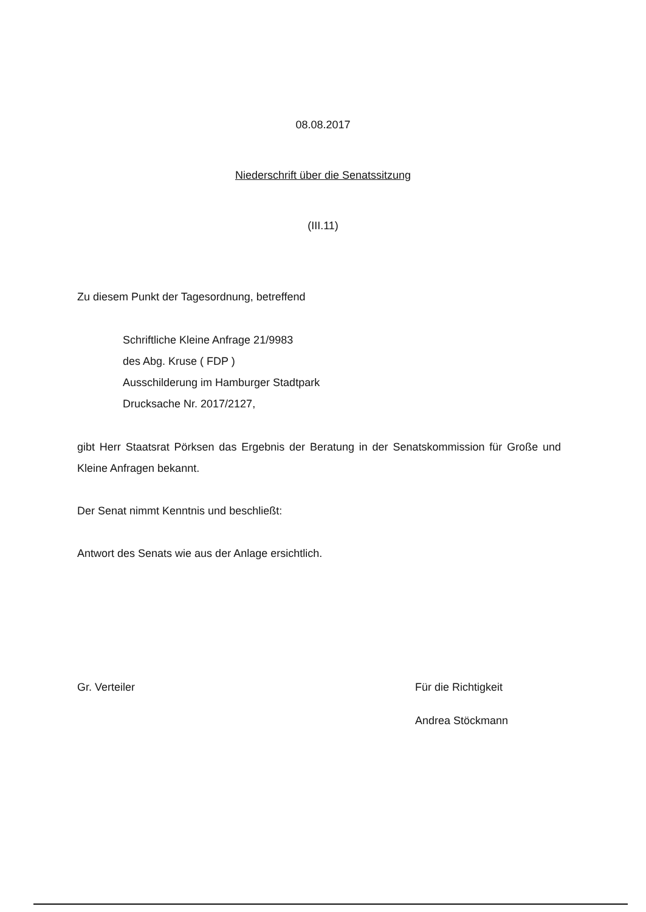08.08.2017
Niederschrift über die Senatssitzung
(III.11)
Zu diesem Punkt der Tagesordnung, betreffend
Schriftliche Kleine Anfrage 21/9983
des Abg. Kruse ( FDP )
Ausschilderung im Hamburger Stadtpark
Drucksache Nr. 2017/2127,
gibt Herr Staatsrat Pörksen das Ergebnis der Beratung in der Senatskommission für Große und Kleine Anfragen bekannt.
Der Senat nimmt Kenntnis und beschließt:
Antwort des Senats wie aus der Anlage ersichtlich.
Gr. Verteiler Für die Richtigkeit
Andrea Stöckmann